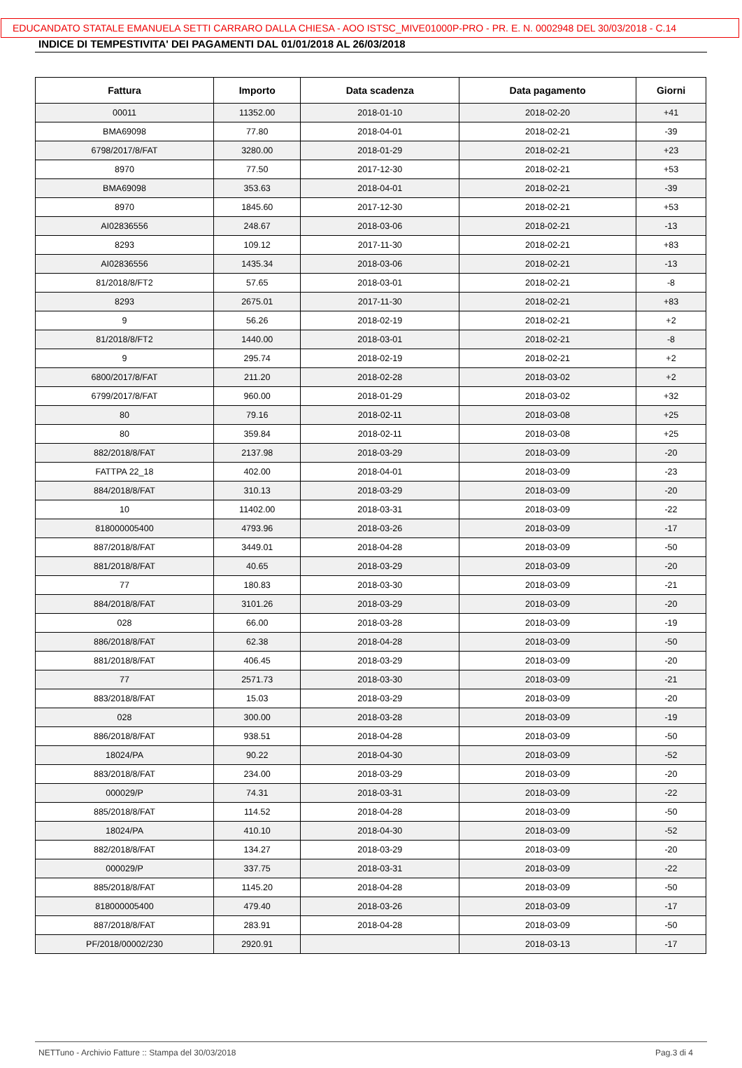EDUCANDATO STATALE EMANUELA SETTI CARRARO DALLA CHIESA - AOO ISTSC_MIVE01000P-PRO - PR. E. N. 0002948 DEL 30/03/2018 - C.14
INDICE DI TEMPESTIVITA' DEI PAGAMENTI DAL 01/01/2018 AL 26/03/2018
| Fattura | Importo | Data scadenza | Data pagamento | Giorni |
| --- | --- | --- | --- | --- |
| 00011 | 11352.00 | 2018-01-10 | 2018-02-20 | +41 |
| BMA69098 | 77.80 | 2018-04-01 | 2018-02-21 | -39 |
| 6798/2017/8/FAT | 3280.00 | 2018-01-29 | 2018-02-21 | +23 |
| 8970 | 77.50 | 2017-12-30 | 2018-02-21 | +53 |
| BMA69098 | 353.63 | 2018-04-01 | 2018-02-21 | -39 |
| 8970 | 1845.60 | 2017-12-30 | 2018-02-21 | +53 |
| AI02836556 | 248.67 | 2018-03-06 | 2018-02-21 | -13 |
| 8293 | 109.12 | 2017-11-30 | 2018-02-21 | +83 |
| AI02836556 | 1435.34 | 2018-03-06 | 2018-02-21 | -13 |
| 81/2018/8/FT2 | 57.65 | 2018-03-01 | 2018-02-21 | -8 |
| 8293 | 2675.01 | 2017-11-30 | 2018-02-21 | +83 |
| 9 | 56.26 | 2018-02-19 | 2018-02-21 | +2 |
| 81/2018/8/FT2 | 1440.00 | 2018-03-01 | 2018-02-21 | -8 |
| 9 | 295.74 | 2018-02-19 | 2018-02-21 | +2 |
| 6800/2017/8/FAT | 211.20 | 2018-02-28 | 2018-03-02 | +2 |
| 6799/2017/8/FAT | 960.00 | 2018-01-29 | 2018-03-02 | +32 |
| 80 | 79.16 | 2018-02-11 | 2018-03-08 | +25 |
| 80 | 359.84 | 2018-02-11 | 2018-03-08 | +25 |
| 882/2018/8/FAT | 2137.98 | 2018-03-29 | 2018-03-09 | -20 |
| FATTPA 22_18 | 402.00 | 2018-04-01 | 2018-03-09 | -23 |
| 884/2018/8/FAT | 310.13 | 2018-03-29 | 2018-03-09 | -20 |
| 10 | 11402.00 | 2018-03-31 | 2018-03-09 | -22 |
| 818000005400 | 4793.96 | 2018-03-26 | 2018-03-09 | -17 |
| 887/2018/8/FAT | 3449.01 | 2018-04-28 | 2018-03-09 | -50 |
| 881/2018/8/FAT | 40.65 | 2018-03-29 | 2018-03-09 | -20 |
| 77 | 180.83 | 2018-03-30 | 2018-03-09 | -21 |
| 884/2018/8/FAT | 3101.26 | 2018-03-29 | 2018-03-09 | -20 |
| 028 | 66.00 | 2018-03-28 | 2018-03-09 | -19 |
| 886/2018/8/FAT | 62.38 | 2018-04-28 | 2018-03-09 | -50 |
| 881/2018/8/FAT | 406.45 | 2018-03-29 | 2018-03-09 | -20 |
| 77 | 2571.73 | 2018-03-30 | 2018-03-09 | -21 |
| 883/2018/8/FAT | 15.03 | 2018-03-29 | 2018-03-09 | -20 |
| 028 | 300.00 | 2018-03-28 | 2018-03-09 | -19 |
| 886/2018/8/FAT | 938.51 | 2018-04-28 | 2018-03-09 | -50 |
| 18024/PA | 90.22 | 2018-04-30 | 2018-03-09 | -52 |
| 883/2018/8/FAT | 234.00 | 2018-03-29 | 2018-03-09 | -20 |
| 000029/P | 74.31 | 2018-03-31 | 2018-03-09 | -22 |
| 885/2018/8/FAT | 114.52 | 2018-04-28 | 2018-03-09 | -50 |
| 18024/PA | 410.10 | 2018-04-30 | 2018-03-09 | -52 |
| 882/2018/8/FAT | 134.27 | 2018-03-29 | 2018-03-09 | -20 |
| 000029/P | 337.75 | 2018-03-31 | 2018-03-09 | -22 |
| 885/2018/8/FAT | 1145.20 | 2018-04-28 | 2018-03-09 | -50 |
| 818000005400 | 479.40 | 2018-03-26 | 2018-03-09 | -17 |
| 887/2018/8/FAT | 283.91 | 2018-04-28 | 2018-03-09 | -50 |
| PF/2018/00002/230 | 2920.91 | | 2018-03-13 | -17 |
NETTuno - Archivio Fatture :: Stampa del 30/03/2018 Pag.3 di 4